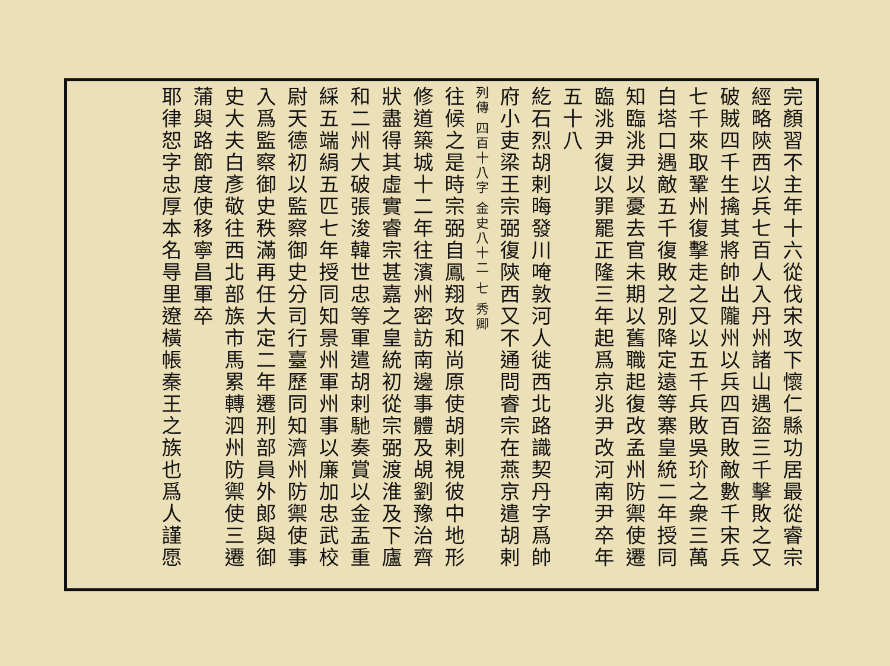完顏習不主年十六從伐宋攻下懷仁縣功居最從睿宗
經略陝西以兵七百人入丹州諸山遇盜三千擊敗之又
破賊四千生擒其將帥出隴州以兵四百敗敵數千宋兵
七千來取鞏州復擊走之又以五千兵敗吳玠之衆三萬
白塔口遇敵五千復敗之別降定遠等寨皇統二年授同
知臨洮尹以憂去官未期以舊職起復改孟州防禦使遷
臨洮尹復以罪罷正隆三年起爲京兆尹改河南尹卒年
五十八
紇石烈胡剌晦發川唵敦河人徙西北路識契丹字爲帥
府小吏梁王宗弼復陝西又不通問睿宗在燕京遣胡剌
列傳 四百十八字 金史八十二 七 秀卿
往候之是時宗弼自鳳翔攻和尚原使胡剌視彼中地形
修道築城十二年往濱州密訪南邊事體及覘劉豫治齊
狀盡得其虛實睿宗甚嘉之皇統初從宗弼渡淮及下廬
和二州大破張浚韓世忠等軍遣胡剌馳奏賞以金盂重
綵五端絹五匹七年授同知景州軍州事以廉加忠武校
尉天德初以監察御史分司行臺歷同知濟州防禦使事
入爲監察御史秩滿再任大定二年遷刑部員外郎與御
史大夫白彥敬往西北部族市馬累轉泗州防禦使三遷
蒲與路節度使移寧昌軍卒
耶律恕字忠厚本名㝵里遼橫帳秦王之族也爲人謹愿